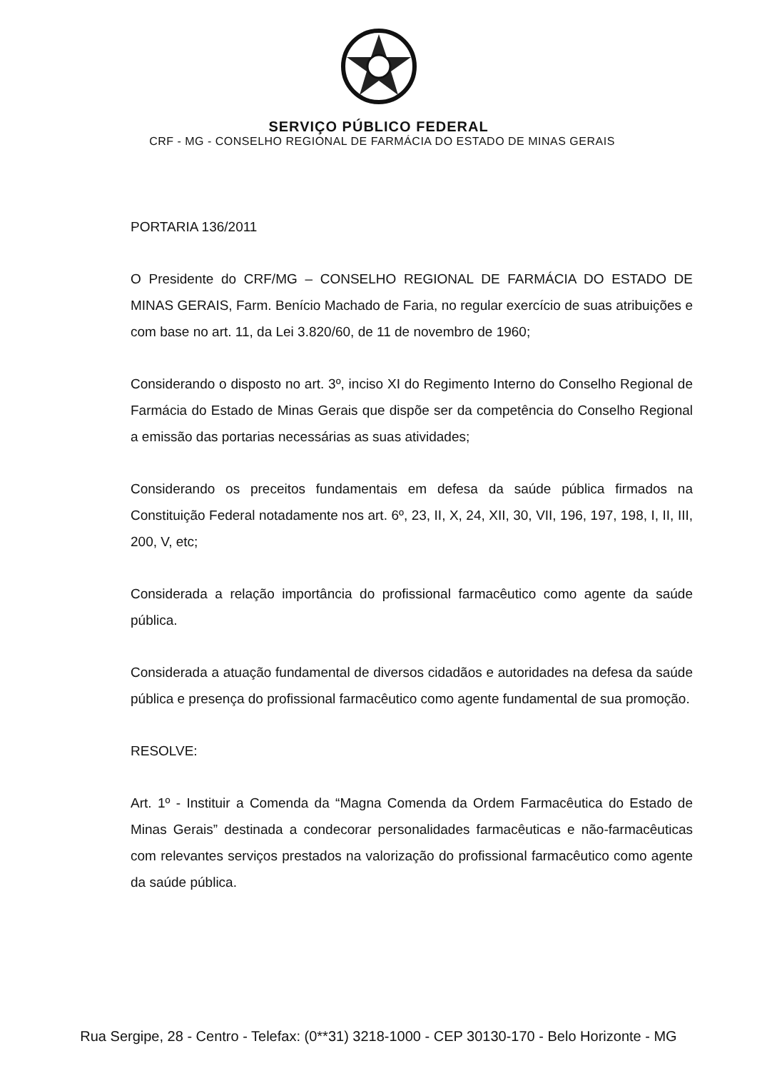SERVIÇO PÚBLICO FEDERAL
CRF - MG - CONSELHO REGIONAL DE FARMÁCIA DO ESTADO DE MINAS GERAIS
PORTARIA 136/2011
O Presidente do CRF/MG – CONSELHO REGIONAL DE FARMÁCIA DO ESTADO DE MINAS GERAIS, Farm. Benício Machado de Faria, no regular exercício de suas atribuições e com base no art. 11, da Lei 3.820/60, de 11 de novembro de 1960;
Considerando o disposto no art. 3º, inciso XI do Regimento Interno do Conselho Regional de Farmácia do Estado de Minas Gerais que dispõe ser da competência do Conselho Regional a emissão das portarias necessárias as suas atividades;
Considerando os preceitos fundamentais em defesa da saúde pública firmados na Constituição Federal notadamente nos art. 6º, 23, II, X, 24, XII, 30, VII, 196, 197, 198, I, II, III, 200, V, etc;
Considerada a relação importância do profissional farmacêutico como agente da saúde pública.
Considerada a atuação fundamental de diversos cidadãos e autoridades na defesa da saúde pública e presença do profissional farmacêutico como agente fundamental de sua promoção.
RESOLVE:
Art. 1º - Instituir a Comenda da “Magna Comenda da Ordem Farmacêutica do Estado de Minas Gerais” destinada a condecorar personalidades farmacêuticas e não-farmacêuticas com relevantes serviços prestados na valorização do profissional farmacêutico como agente da saúde pública.
Rua Sergipe, 28 - Centro - Telefax: (0**31) 3218-1000 - CEP 30130-170 - Belo Horizonte - MG